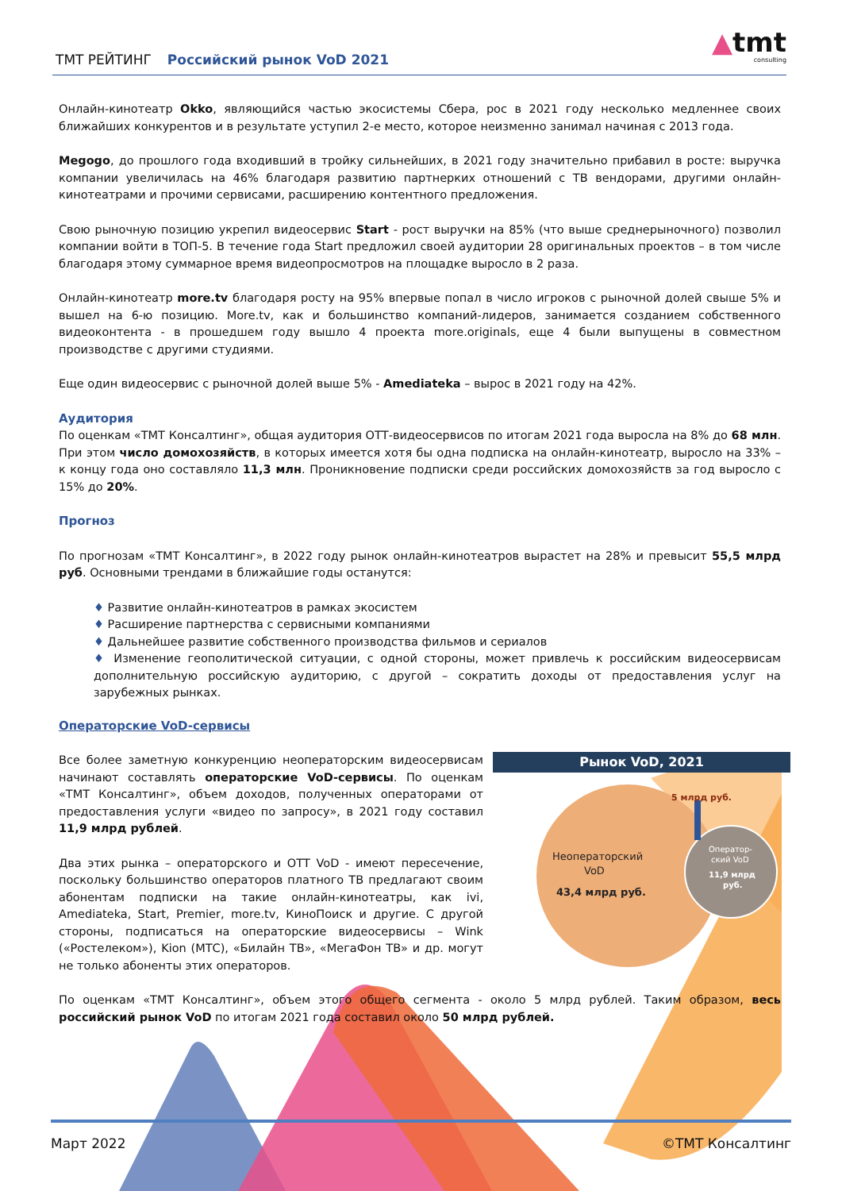ТМТ РЕЙТИНГ Российский рынок VoD 2021 ▲tmt
consulting
Онлайн-кинотеатр Okko, являющийся частью экосистемы Сбера, рос в 2021 году несколько медленнее своих ближайших конкурентов и в результате уступил 2-е место, которое неизменно занимал начиная с 2013 года.
Megogo, до прошлого года входивший в тройку сильнейших, в 2021 году значительно прибавил в росте: выручка компании увеличилась на 46% благодаря развитию партнерких отношений с ТВ вендорами, другими онлайн-кинотеатрами и прочими сервисами, расширению контентного предложения.
Свою рыночную позицию укрепил видеосервис Start - рост выручки на 85% (что выше среднерыночного) позволил компании войти в ТОП-5. В течение года Start предложил своей аудитории 28 оригинальных проектов – в том числе благодаря этому суммарное время видеопросмотров на площадке выросло в 2 раза.
Онлайн-кинотеатр more.tv благодаря росту на 95% впервые попал в число игроков с рыночной долей свыше 5% и вышел на 6-ю позицию. More.tv, как и большинство компаний-лидеров, занимается созданием собственного видеоконтента - в прошедшем году вышло 4 проекта more.originals, еще 4 были выпущены в совместном производстве с другими студиями.
Еще один видеосервис с рыночной долей выше 5% - Amediateka – вырос в 2021 году на 42%.
Аудитория
По оценкам «ТМТ Консалтинг», общая аудитория ОТТ-видеосервисов по итогам 2021 года выросла на 8% до 68 млн. При этом число домохозяйств, в которых имеется хотя бы одна подписка на онлайн-кинотеатр, выросло на 33% – к концу года оно составляло 11,3 млн. Проникновение подписки среди российских домохозяйств за год выросло с 15% до 20%.
Прогноз
По прогнозам «ТМТ Консалтинг», в 2022 году рынок онлайн-кинотеатров вырастет на 28% и превысит 55,5 млрд руб. Основными трендами в ближайшие годы останутся:
♦ Развитие онлайн-кинотеатров в рамках экосистем
♦ Расширение партнерства с сервисными компаниями
♦ Дальнейшее развитие собственного производства фильмов и сериалов
♦ Изменение геополитической ситуации, с одной стороны, может привлечь к российским видеосервисам дополнительную российскую аудиторию, с другой – сократить доходы от предоставления услуг на зарубежных рынках.
Операторские VoD-сервисы
Все более заметную конкуренцию неоператорским видеосервисам начинают составлять операторские VoD-сервисы. По оценкам «ТМТ Консалтинг», объем доходов, полученных операторами от предоставления услуги «видео по запросу», в 2021 году составил 11,9 млрд рублей.
Два этих рынка – операторского и ОТТ VoD - имеют пересечение, поскольку большинство операторов платного ТВ предлагают своим абонентам подписки на такие онлайн-кинотеатры, как ivi, Amediateka, Start, Premier, more.tv, КиноПоиск и другие. С другой стороны, подписаться на операторские видеосервисы – Wink («Ростелеком»), Kion (МТС), «Билайн ТВ», «МегаФон ТВ» и др. могут не только абоненты этих операторов.
Рынок VoD, 2021
5 млрд руб.
Неоператорский
VoD
43,4 млрд руб.
Оператор-
ский VoD
11,9 млрд
руб.
По оценкам «ТМТ Консалтинг», объем этого общего сегмента - около 5 млрд рублей. Таким образом, весь российский рынок VoD по итогам 2021 года составил около 50 млрд рублей.
Март 2022 ©ТМТ Консалтинг